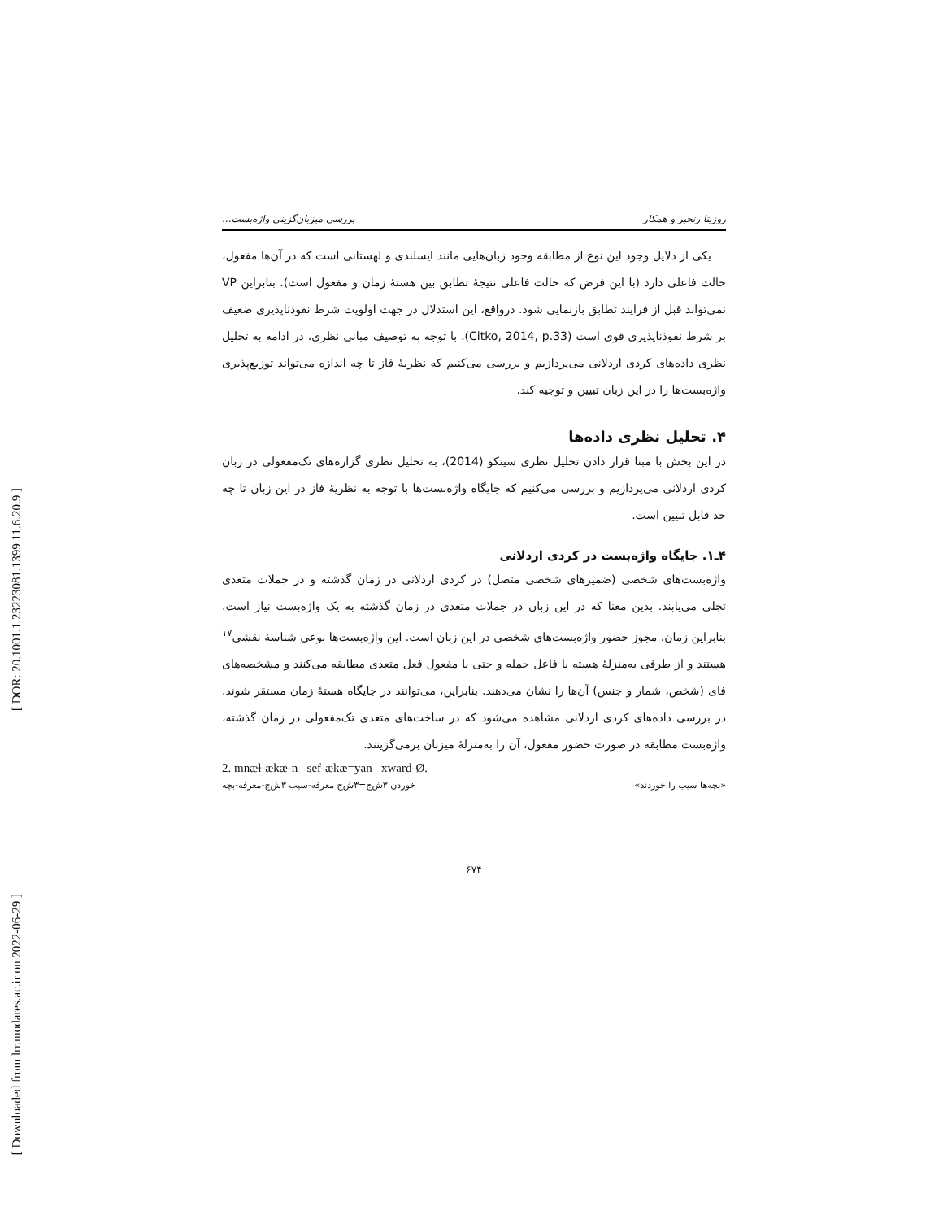[ DOR: 20.1001.1.23223081.1399.11.6.20.9 ]
[ Downloaded from lrr.modares.ac.ir on 2022-06-29 ]
روزیتا رنجبر و همکار بررسی میزبان‌گزینی واژه‌بست...
یکی از دلایل وجود این نوع از مطابقه وجود زبان‌هایی مانند ایسلندی و لهستانی است که در آن‌ها مفعول، حالت فاعلی دارد (با این فرض که حالت فاعلی نتیجهٔ تطابق بین هستهٔ زمان و مفعول است). بنابراین VP نمی‌تواند قبل از فرایند تطابق بازنمایی شود. درواقع، این استدلال در جهت اولویت شرط نفوذناپذیری ضعیف بر شرط نفوذناپذیری قوی است (Citko, 2014, p.33). با توجه به توصیف مبانی نظری، در ادامه به تحلیل نظری داده‌های کردی اردلانی می‌پردازیم و بررسی می‌کنیم که نظریهٔ فاز تا چه اندازه می‌تواند توزیع‌پذیری واژه‌بست‌ها را در این زبان تبیین و توجیه کند.
۴. تحلیل نظری داده‌ها
در این بخش با مبنا قرار دادن تحلیل نظری سیتکو (2014)، به تحلیل نظری گزاره‌های تک‌مفعولی در زبان کردی اردلانی می‌پردازیم و بررسی می‌کنیم که جایگاه واژه‌بست‌ها با توجه به نظریهٔ فاز در این زبان تا چه حد قابل تبیین است.
۴ـ۱. جایگاه واژه‌بست در کردی اردلانی
واژه‌بست‌های شخصی (ضمیرهای شخصی متصل) در کردی اردلانی در زمان گذشته و در جملات متعدی تجلی می‌یابند. بدین معنا که در این زبان در جملات متعدی در زمان گذشته به یک واژه‌بست نیاز است. بنابراین زمان، مجوز حضور واژه‌بست‌های شخصی در این زبان است. این واژه‌بست‌ها نوعی شناسهٔ نقشی<sup>۱۷</sup> هستند و از طرفی به‌منزلهٔ هسته با فاعل جمله و حتی با مفعول فعل متعدی مطابقه می‌کنند و مشخصه‌های فای (شخص، شمار و جنس) آن‌ها را نشان می‌دهند. بنابراین، می‌توانند در جایگاه هستهٔ زمان مستقر شوند. در بررسی داده‌های کردی اردلانی مشاهده می‌شود که در ساخت‌های متعدی تک‌مفعولی در زمان گذشته، واژه‌بست مطابقه در صورت حضور مفعول، آن را به‌منزلهٔ میزبان برمی‌گزینند.
2. mnæɫ-ækæ-n sef-ækæ=yan xward-Ø.
«بچه‌ها سیب را خوردند» خوردن ۳ش‌ج=۳ش‌ج معرفه-سیب ۳ش‌ج-معرفه-بچه
۶۷۴